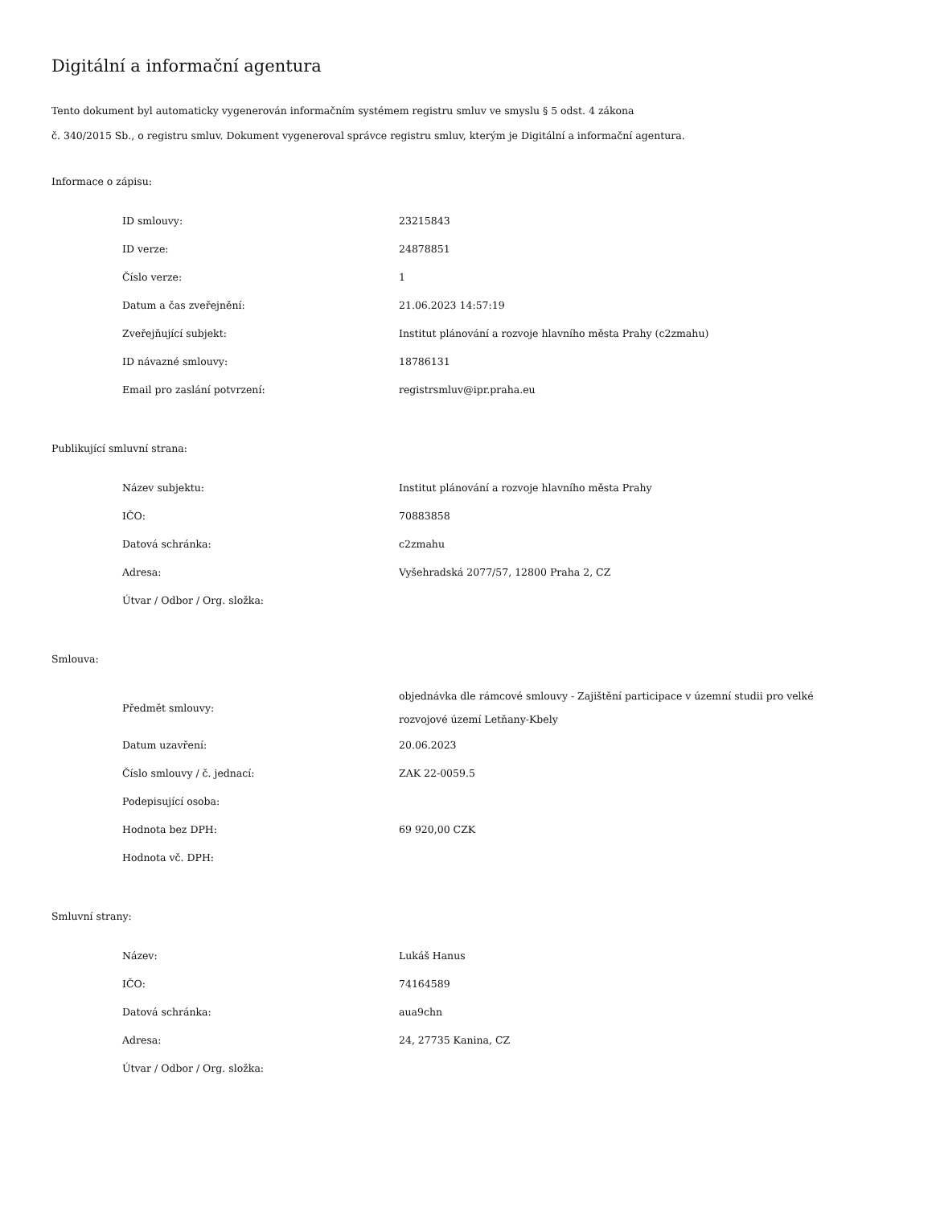Digitální a informační agentura
Tento dokument byl automaticky vygenerován informačním systémem registru smluv ve smyslu § 5 odst. 4 zákona
č. 340/2015 Sb., o registru smluv. Dokument vygeneroval správce registru smluv, kterým je Digitální a informační agentura.
Informace o zápisu:
| ID smlouvy: | 23215843 |
| ID verze: | 24878851 |
| Číslo verze: | 1 |
| Datum a čas zveřejnění: | 21.06.2023 14:57:19 |
| Zveřejňující subjekt: | Institut plánování a rozvoje hlavního města Prahy (c2zmahu) |
| ID návazné smlouvy: | 18786131 |
| Email pro zaslání potvrzení: | registrsmluv@ipr.praha.eu |
Publikující smluvní strana:
| Název subjektu: | Institut plánování a rozvoje hlavního města Prahy |
| IČO: | 70883858 |
| Datová schránka: | c2zmahu |
| Adresa: | Vyšehradská 2077/57, 12800 Praha 2, CZ |
| Útvar / Odbor / Org. složka: | |
Smlouva:
| Předmět smlouvy: | objednávka dle rámcové smlouvy - Zajištění participace v územní studii pro velké rozvojové území Letňany-Kbely |
| Datum uzavření: | 20.06.2023 |
| Číslo smlouvy / č. jednací: | ZAK 22-0059.5 |
| Podepisující osoba: | |
| Hodnota bez DPH: | 69 920,00 CZK |
| Hodnota vč. DPH: | |
Smluvní strany:
| Název: | Lukáš Hanus |
| IČO: | 74164589 |
| Datová schránka: | aua9chn |
| Adresa: | 24, 27735 Kanina, CZ |
| Útvar / Odbor / Org. složka: | |